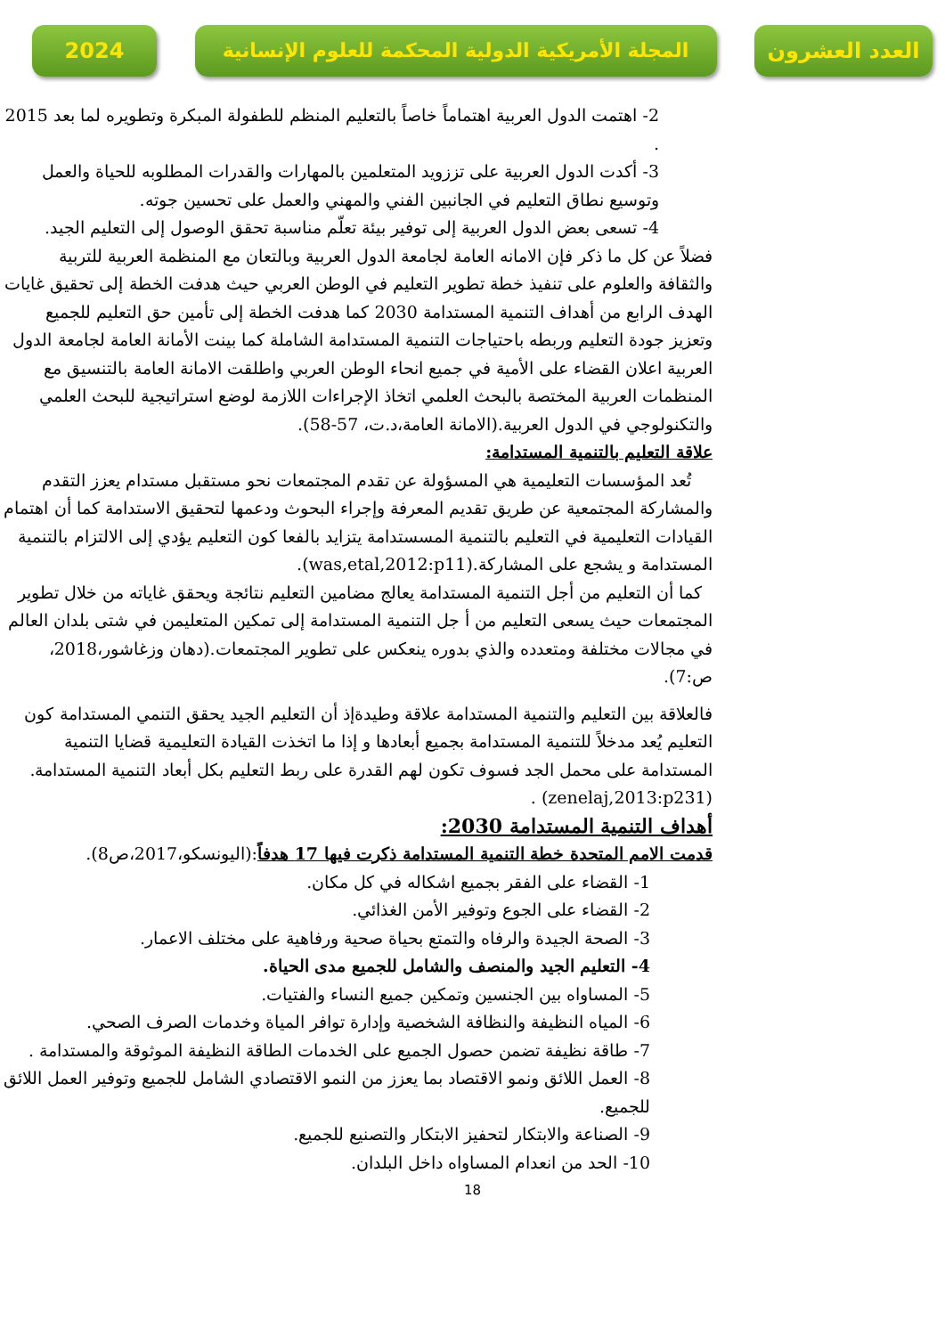2024 المجلة الأمريكية الدولية المحكمة للعلوم الإنسانية
العدد العشرون
2- اهتمت الدول العربية اهتماماً خاصاً بالتعليم المنظم للطفولة المبكرة وتطويره لما بعد 2015 .
3- أكدت الدول العربية على تززويد المتعلمين بالمهارات والقدرات المطلوبه للحياة والعمل وتوسيع نطاق التعليم في الجانبين الفني والمهني والعمل على تحسين جوته.
4- تسعى بعض الدول العربية إلى توفير بيئة تعلّم مناسبة تحقق الوصول إلى التعليم الجيد.
فضلاً عن كل ما ذكر فإن الامانه العامة لجامعة الدول العربية وبالتعان مع المنظمة العربية للتربية والثقافة والعلوم على تنفيذ خطة تطوير التعليم في الوطن العربي حيث هدفت الخطة إلى تحقيق غايات الهدف الرابع من أهداف التنمية المستدامة 2030 كما هدفت الخطة إلى تأمين حق التعليم للجميع وتعزيز جودة التعليم وربطه باحتياجات التنمية المستدامة الشاملة كما بينت الأمانة العامة لجامعة الدول العربية اعلان القضاء على الأمية في جميع انحاء الوطن العربي واطلقت الامانة العامة بالتنسيق مع المنظمات العربية المختصة بالبحث العلمي اتخاذ الإجراءات اللازمة لوضع استراتيجية للبحث العلمي والتكنولوجي في الدول العربية.(الامانة العامة،د.ت، 57-58).
علاقة التعليم بالتنمية المستدامة:
تُعد المؤسسات التعليمية هي المسؤولة عن تقدم المجتمعات نحو مستقبل مستدام يعزز التقدم والمشاركة المجتمعية عن طريق تقديم المعرفة وإجراء البحوث ودعمها لتحقيق الاستدامة كما أن اهتمام القيادات التعليمية في التعليم بالتنمية المسستدامة يتزايد بالفعا كون التعليم يؤدي إلى الالتزام بالتنمية المستدامة و يشجع على المشاركة.(was,etal,2012:p11).
كما أن التعليم من أجل التنمية المستدامة يعالج مضامين التعليم نتائجة ويحقق غاياته من خلال تطوير المجتمعات حيث يسعى التعليم من أ جل التنمية المستدامة إلى تمكين المتعليمن في شتى بلدان العالم في مجالات مختلفة ومتعدده والذي بدوره ينعكس على تطوير المجتمعات.(دهان وزغاشور،2018، ص:7).
فالعلاقة بين التعليم والتنمية المستدامة علاقة وطيدةإذ أن التعليم الجيد يحقق التنمي المستدامة كون التعليم يُعد مدخلاً للتنمية المستدامة بجميع أبعادها و إذا ما اتخذت القيادة التعليمية قضايا التنمية المستدامة على محمل الجد فسوف تكون لهم القدرة على ربط التعليم بكل أبعاد التنمية المستدامة.(zenelaj,2013:p231) .
أهداف التنمية المستدامة 2030:
قدمت الامم المتحدة خطة التنمية المستدامة ذكرت فيها 17 هدفاً:(اليونسكو،2017،ص8).
1- القضاء على الفقر بجميع اشكاله في كل مكان.
2- القضاء على الجوع وتوفير الأمن الغذائي.
3- الصحة الجيدة والرفاه والتمتع بحياة صحية ورفاهية على مختلف الاعمار.
4- التعليم الجيد والمنصف والشامل للجميع مدى الحياة.
5- المساواه بين الجنسين وتمكين جميع النساء والفتيات.
6- المياه النظيفة والنظافة الشخصية وإدارة توافر المياة وخدمات الصرف الصحي.
7- طاقة نظيفة تضمن حصول الجميع على الخدمات الطاقة النظيفة الموثوقة والمستدامة .
8- العمل اللائق ونمو الاقتصاد بما يعزز من النمو الاقتصادي الشامل للجميع وتوفير العمل اللائق للجميع.
9- الصناعة والابتكار لتحفيز الابتكار والتصنيع للجميع.
10- الحد من انعدام المساواه داخل البلدان.
18